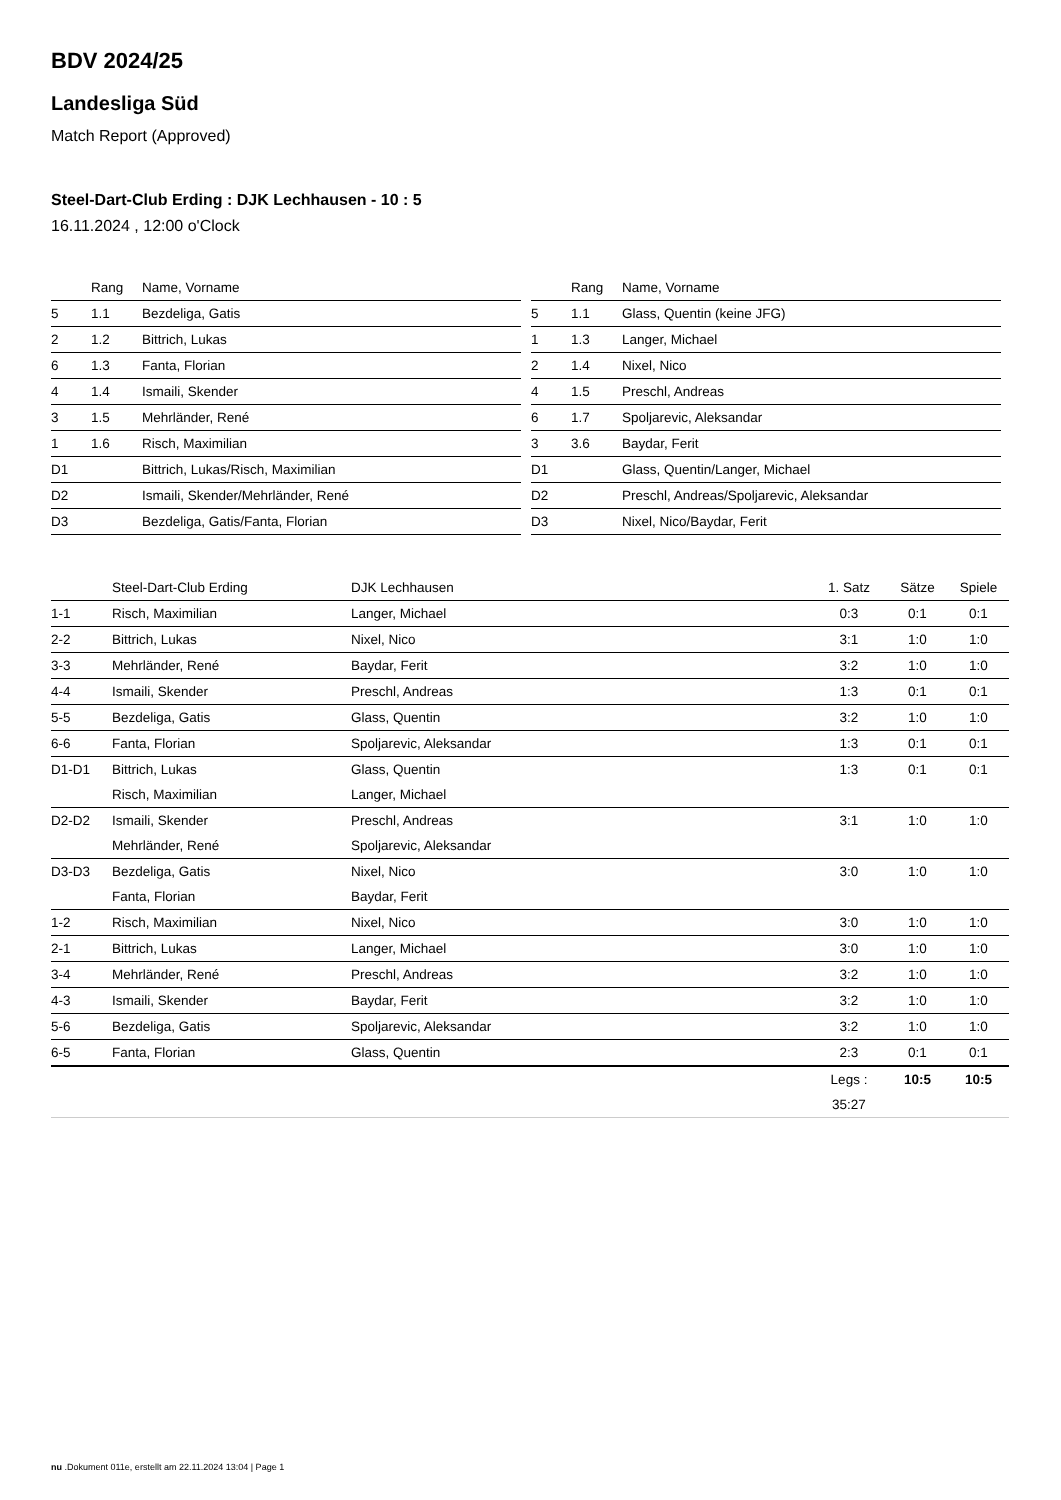BDV 2024/25
Landesliga Süd
Match Report (Approved)
Steel-Dart-Club Erding : DJK Lechhausen - 10 : 5
16.11.2024 , 12:00 o'Clock
| | Rang | Name, Vorname |
| --- | --- | --- |
| 5 | 1.1 | Bezdeliga, Gatis |
| 2 | 1.2 | Bittrich, Lukas |
| 6 | 1.3 | Fanta, Florian |
| 4 | 1.4 | Ismaili, Skender |
| 3 | 1.5 | Mehrländer, René |
| 1 | 1.6 | Risch, Maximilian |
| D1 | | Bittrich, Lukas/Risch, Maximilian |
| D2 | | Ismaili, Skender/Mehrländer, René |
| D3 | | Bezdeliga, Gatis/Fanta, Florian |
| | Rang | Name, Vorname |
| --- | --- | --- |
| 5 | 1.1 | Glass, Quentin (keine JFG) |
| 1 | 1.3 | Langer, Michael |
| 2 | 1.4 | Nixel, Nico |
| 4 | 1.5 | Preschl, Andreas |
| 6 | 1.7 | Spoljarevic, Aleksandar |
| 3 | 3.6 | Baydar, Ferit |
| D1 | | Glass, Quentin/Langer, Michael |
| D2 | | Preschl, Andreas/Spoljarevic, Aleksandar |
| D3 | | Nixel, Nico/Baydar, Ferit |
| | Steel-Dart-Club Erding | DJK Lechhausen | 1. Satz | Sätze | Spiele |
| --- | --- | --- | --- | --- | --- |
| 1-1 | Risch, Maximilian | Langer, Michael | 0:3 | 0:1 | 0:1 |
| 2-2 | Bittrich, Lukas | Nixel, Nico | 3:1 | 1:0 | 1:0 |
| 3-3 | Mehrländer, René | Baydar, Ferit | 3:2 | 1:0 | 1:0 |
| 4-4 | Ismaili, Skender | Preschl, Andreas | 1:3 | 0:1 | 0:1 |
| 5-5 | Bezdeliga, Gatis | Glass, Quentin | 3:2 | 1:0 | 1:0 |
| 6-6 | Fanta, Florian | Spoljarevic, Aleksandar | 1:3 | 0:1 | 0:1 |
| D1-D1 | Bittrich, Lukas | Glass, Quentin | 1:3 | 0:1 | 0:1 |
| | Risch, Maximilian | Langer, Michael | | | |
| D2-D2 | Ismaili, Skender | Preschl, Andreas | 3:1 | 1:0 | 1:0 |
| | Mehrländer, René | Spoljarevic, Aleksandar | | | |
| D3-D3 | Bezdeliga, Gatis | Nixel, Nico | 3:0 | 1:0 | 1:0 |
| | Fanta, Florian | Baydar, Ferit | | | |
| 1-2 | Risch, Maximilian | Nixel, Nico | 3:0 | 1:0 | 1:0 |
| 2-1 | Bittrich, Lukas | Langer, Michael | 3:0 | 1:0 | 1:0 |
| 3-4 | Mehrländer, René | Preschl, Andreas | 3:2 | 1:0 | 1:0 |
| 4-3 | Ismaili, Skender | Baydar, Ferit | 3:2 | 1:0 | 1:0 |
| 5-6 | Bezdeliga, Gatis | Spoljarevic, Aleksandar | 3:2 | 1:0 | 1:0 |
| 6-5 | Fanta, Florian | Glass, Quentin | 2:3 | 0:1 | 0:1 |
| | | | Legs : | 10:5 | 10:5 |
| | | | 35:27 | | |
nu .Dokument 011e, erstellt am 22.11.2024 13:04 | Page 1